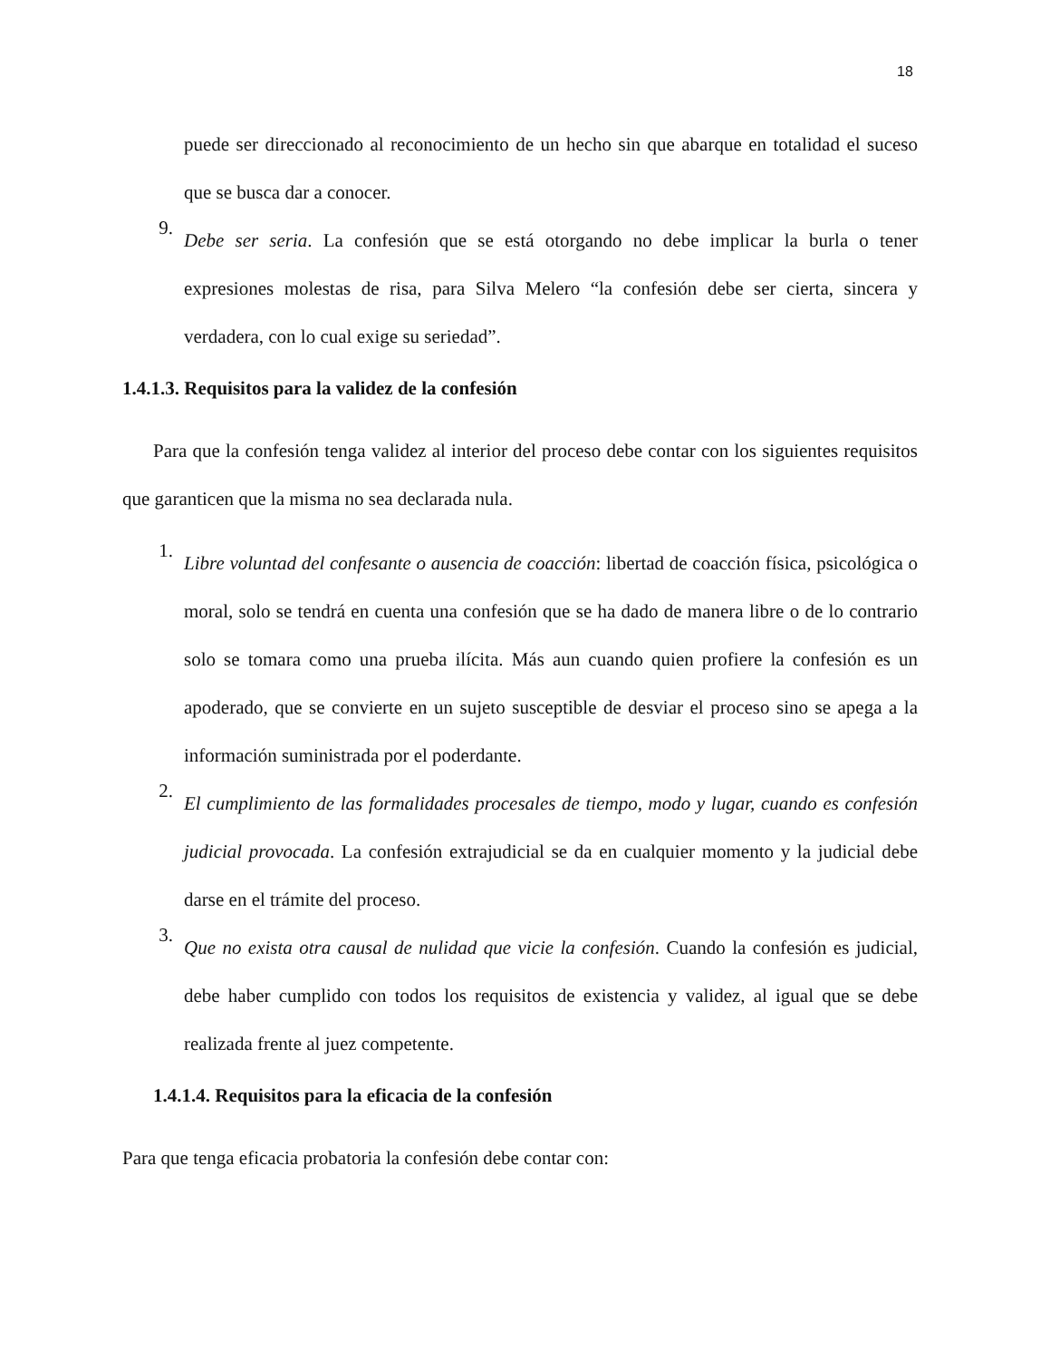18
puede ser direccionado al reconocimiento de un hecho sin que abarque en totalidad el suceso que se busca dar a conocer.
9.
Debe ser seria. La confesión que se está otorgando no debe implicar la burla o tener expresiones molestas de risa, para Silva Melero “la confesión debe ser cierta, sincera y verdadera, con lo cual exige su seriedad”.
1.4.1.3. Requisitos para la validez de la confesión
Para que la confesión tenga validez al interior del proceso debe contar con los siguientes requisitos que garanticen que la misma no sea declarada nula.
1.
Libre voluntad del confesante o ausencia de coacción: libertad de coacción física, psicológica o moral, solo se tendrá en cuenta una confesión que se ha dado de manera libre o de lo contrario solo se tomara como una prueba ilícita. Más aun cuando quien profiere la confesión es un apoderado, que se convierte en un sujeto susceptible de desviar el proceso sino se apega a la información suministrada por el poderdante.
2.
El cumplimiento de las formalidades procesales de tiempo, modo y lugar, cuando es confesión judicial provocada. La confesión extrajudicial se da en cualquier momento y la judicial debe darse en el trámite del proceso.
3.
Que no exista otra causal de nulidad que vicie la confesión. Cuando la confesión es judicial, debe haber cumplido con todos los requisitos de existencia y validez, al igual que se debe realizada frente al juez competente.
1.4.1.4. Requisitos para la eficacia de la confesión
Para que tenga eficacia probatoria la confesión debe contar con: